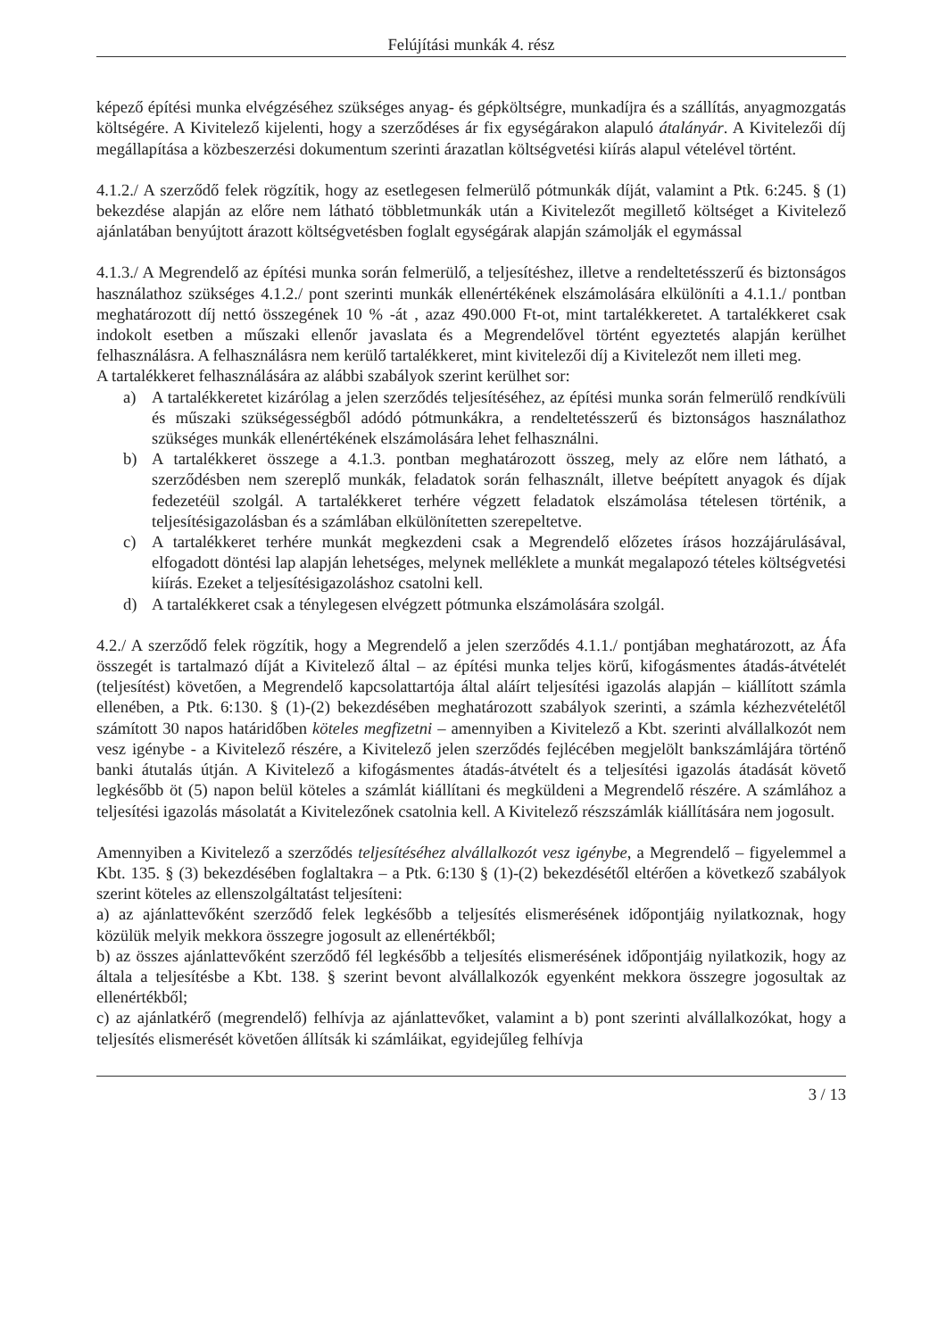Felújítási munkák 4. rész
képező építési munka elvégzéséhez szükséges anyag- és gépköltségre, munkadíjra és a szállítás, anyagmozgatás költségére. A Kivitelező kijelenti, hogy a szerződéses ár fix egységárakon alapuló átalányár. A Kivitelezői díj megállapítása a közbeszerzési dokumentum szerinti árazatlan költségvetési kiírás alapul vételével történt.
4.1.2./ A szerződő felek rögzítik, hogy az esetlegesen felmerülő pótmunkák díját, valamint a Ptk. 6:245. § (1) bekezdése alapján az előre nem látható többletmunkák után a Kivitelezőt megillető költséget a Kivitelező ajánlatában benyújtott árazott költségvetésben foglalt egységárak alapján számolják el egymással
4.1.3./ A Megrendelő az építési munka során felmerülő, a teljesítéshez, illetve a rendeltetésszerű és biztonságos használathoz szükséges 4.1.2./ pont szerinti munkák ellenértékének elszámolására elkülöníti a 4.1.1./ pontban meghatározott díj nettó összegének 10 % -át , azaz 490.000 Ft-ot, mint tartalékkeretet. A tartalékkeret csak indokolt esetben a műszaki ellenőr javaslata és a Megrendelővel történt egyeztetés alapján kerülhet felhasználásra. A felhasználásra nem kerülő tartalékkeret, mint kivitelezői díj a Kivitelezőt nem illeti meg.
A tartalékkeret felhasználására az alábbi szabályok szerint kerülhet sor:
a) A tartalékkeretet kizárólag a jelen szerződés teljesítéséhez, az építési munka során felmerülő rendkívüli és műszaki szükségességből adódó pótmunkákra, a rendeltetésszerű és biztonságos használathoz szükséges munkák ellenértékének elszámolására lehet felhasználni.
b) A tartalékkeret összege a 4.1.3. pontban meghatározott összeg, mely az előre nem látható, a szerződésben nem szereplő munkák, feladatok során felhasznált, illetve beépített anyagok és díjak fedezetéül szolgál. A tartalékkeret terhére végzett feladatok elszámolása tételesen történik, a teljesítésigazolásban és a számlában elkülönítetten szerepeltetve.
c) A tartalékkeret terhére munkát megkezdeni csak a Megrendelő előzetes írásos hozzájárulásával, elfogadott döntési lap alapján lehetséges, melynek melléklete a munkát megalapozó tételes költségvetési kiírás. Ezeket a teljesítésigazoláshoz csatolni kell.
d) A tartalékkeret csak a ténylegesen elvégzett pótmunka elszámolására szolgál.
4.2./ A szerződő felek rögzítik, hogy a Megrendelő a jelen szerződés 4.1.1./ pontjában meghatározott, az Áfa összegét is tartalmazó díját a Kivitelező által – az építési munka teljes körű, kifogásmentes átadás-átvételét (teljesítést) követően, a Megrendelő kapcsolattartója által aláírt teljesítési igazolás alapján – kiállított számla ellenében, a Ptk. 6:130. § (1)-(2) bekezdésében meghatározott szabályok szerinti, a számla kézhezvételétől számított 30 napos határidőben köteles megfizetni – amennyiben a Kivitelező a Kbt. szerinti alvállalkozót nem vesz igénybe - a Kivitelező részére, a Kivitelező jelen szerződés fejlécében megjelölt bankszámlájára történő banki átutalás útján. A Kivitelező a kifogásmentes átadás-átvételt és a teljesítési igazolás átadását követő legkésőbb öt (5) napon belül köteles a számlát kiállítani és megküldeni a Megrendelő részére. A számlához a teljesítési igazolás másolatát a Kivitelezőnek csatolnia kell. A Kivitelező részszámlák kiállítására nem jogosult.
Amennyiben a Kivitelező a szerződés teljesítéséhez alvállalkozót vesz igénybe, a Megrendelő – figyelemmel a Kbt. 135. § (3) bekezdésében foglaltakra – a Ptk. 6:130 § (1)-(2) bekezdésétől eltérően a következő szabályok szerint köteles az ellenszolgáltatást teljesíteni:
a) az ajánlattevőként szerződő felek legkésőbb a teljesítés elismerésének időpontjáig nyilatkoznak, hogy közülük melyik mekkora összegre jogosult az ellenértékből;
b) az összes ajánlattevőként szerződő fél legkésőbb a teljesítés elismerésének időpontjáig nyilatkozik, hogy az általa a teljesítésbe a Kbt. 138. § szerint bevont alvállalkozók egyenként mekkora összegre jogosultak az ellenértékből;
c) az ajánlatkérő (megrendelő) felhívja az ajánlattevőket, valamint a b) pont szerinti alvállalkozókat, hogy a teljesítés elismerését követően állítsák ki számláikat, egyidejűleg felhívja
3 / 13